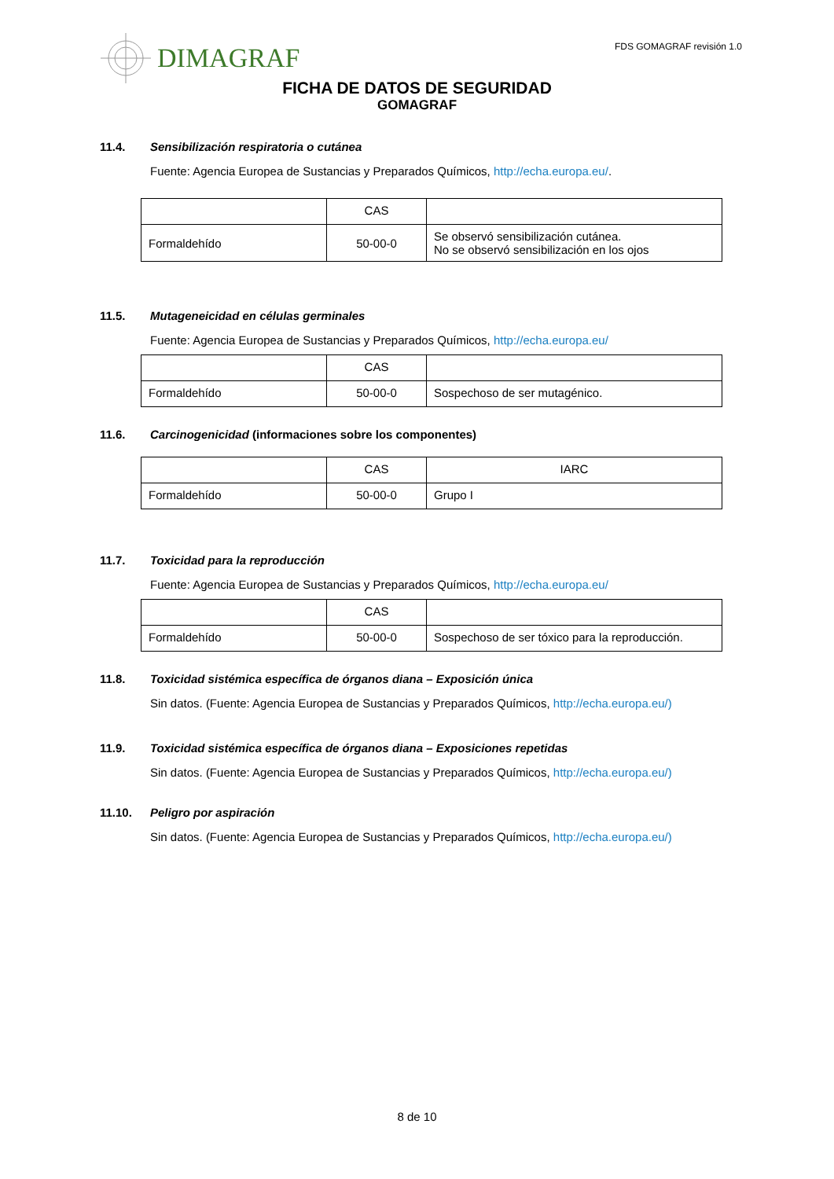DIMAGRAF FDS GOMAGRAF revisión 1.0
FICHA DE DATOS DE SEGURIDAD
GOMAGRAF
11.4. Sensibilización respiratoria o cutánea
Fuente: Agencia Europea de Sustancias y Preparados Químicos, http://echa.europa.eu/.
| | CAS | |
| Formaldehído | 50-00-0 | Se observó sensibilización cutánea. No se observó sensibilización en los ojos |
11.5. Mutageneicidad en células germinales
Fuente: Agencia Europea de Sustancias y Preparados Químicos, http://echa.europa.eu/
| | CAS | |
| Formaldehído | 50-00-0 | Sospechoso de ser mutagénico. |
11.6. Carcinogenicidad (informaciones sobre los componentes)
| | CAS | IARC |
| Formaldehído | 50-00-0 | Grupo I |
11.7. Toxicidad para la reproducción
Fuente: Agencia Europea de Sustancias y Preparados Químicos, http://echa.europa.eu/
| | CAS | |
| Formaldehído | 50-00-0 | Sospechoso de ser tóxico para la reproducción. |
11.8. Toxicidad sistémica específica de órganos diana – Exposición única
Sin datos. (Fuente: Agencia Europea de Sustancias y Preparados Químicos, http://echa.europa.eu/)
11.9. Toxicidad sistémica específica de órganos diana – Exposiciones repetidas
Sin datos. (Fuente: Agencia Europea de Sustancias y Preparados Químicos, http://echa.europa.eu/)
11.10. Peligro por aspiración
Sin datos. (Fuente: Agencia Europea de Sustancias y Preparados Químicos, http://echa.europa.eu/)
8 de 10